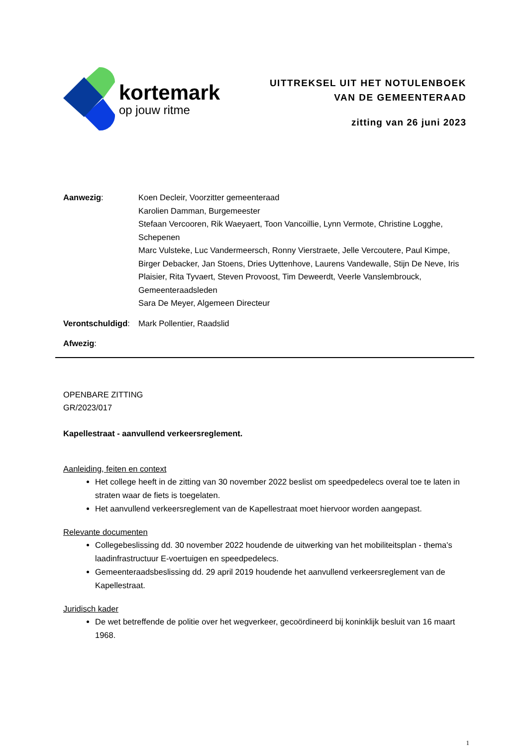kortemark
op jouw ritme
UITTREKSEL UIT HET NOTULENBOEK
VAN DE GEMEENTERAAD
zitting van 26 juni 2023
Aanwezig: Koen Decleir, Voorzitter gemeenteraad
Karolien Damman, Burgemeester
Stefaan Vercooren, Rik Waeyaert, Toon Vancoillie, Lynn Vermote, Christine Logghe, Schepenen
Marc Vulsteke, Luc Vandermeersch, Ronny Vierstraete, Jelle Vercoutere, Paul Kimpe, Birger Debacker, Jan Stoens, Dries Uyttenhove, Laurens Vandewalle, Stijn De Neve, Iris Plaisier, Rita Tyvaert, Steven Provoost, Tim Deweerdt, Veerle Vanslembrouck, Gemeenteraadsleden
Sara De Meyer, Algemeen Directeur
Verontschuldigd:
Mark Pollentier, Raadslid
Afwezig:
OPENBARE ZITTING
GR/2023/017
Kapellestraat - aanvullend verkeersreglement.
Aanleiding, feiten en context
Het college heeft in de zitting van 30 november 2022 beslist om speedpedelecs overal toe te laten in straten waar de fiets is toegelaten.
Het aanvullend verkeersreglement van de Kapellestraat moet hiervoor worden aangepast.
Relevante documenten
Collegebeslissing dd. 30 november 2022 houdende de uitwerking van het mobiliteitsplan - thema's laadinfrastructuur E-voertuigen en speedpedelecs.
Gemeenteraadsbeslissing dd. 29 april 2019 houdende het aanvullend verkeersreglement van de Kapellestraat.
Juridisch kader
De wet betreffende de politie over het wegverkeer, gecoördineerd bij koninklijk besluit van 16 maart 1968.
1